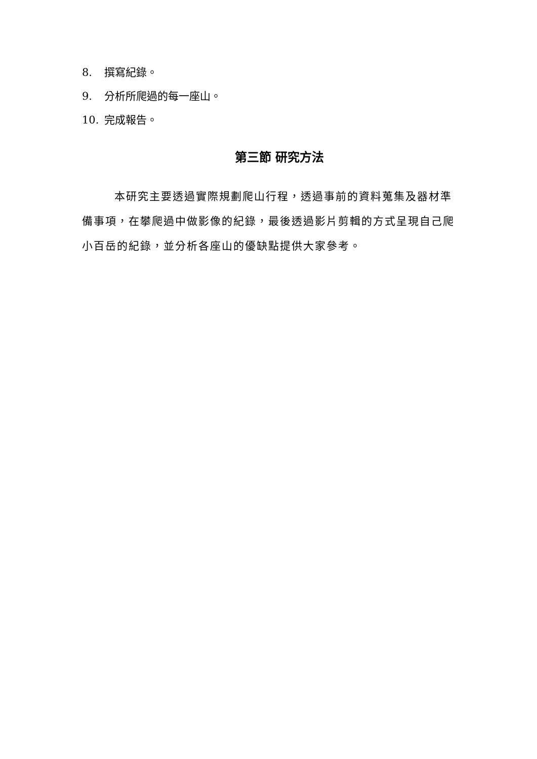8. 撰寫紀錄。
9. 分析所爬過的每一座山。
10. 完成報告。
第三節 研究方法
本研究主要透過實際規劃爬山行程，透過事前的資料蒐集及器材準備事項，在攀爬過中做影像的紀錄，最後透過影片剪輯的方式呈現自己爬小百岳的紀錄，並分析各座山的優缺點提供大家參考。